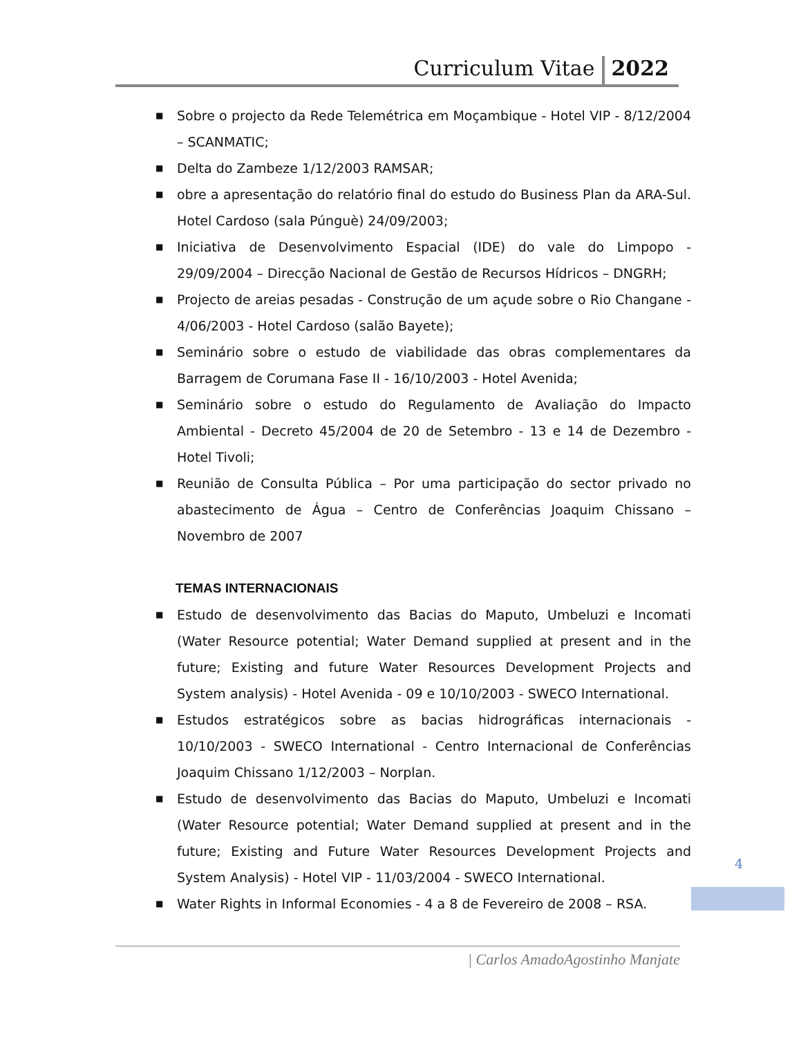Curriculum Vitae 2022
■ Sobre o projecto da Rede Telemétrica em Moçambique - Hotel VIP - 8/12/2004 – SCANMATIC;
■ Delta do Zambeze 1/12/2003 RAMSAR;
■ obre a apresentação do relatório final do estudo do Business Plan da ARA-Sul. Hotel Cardoso (sala Púnguè) 24/09/2003;
■ Iniciativa de Desenvolvimento Espacial (IDE) do vale do Limpopo - 29/09/2004 – Direcção Nacional de Gestão de Recursos Hídricos – DNGRH;
■ Projecto de areias pesadas - Construção de um açude sobre o Rio Changane - 4/06/2003 - Hotel Cardoso (salão Bayete);
■ Seminário sobre o estudo de viabilidade das obras complementares da Barragem de Corumana Fase II - 16/10/2003 - Hotel Avenida;
■ Seminário sobre o estudo do Regulamento de Avaliação do Impacto Ambiental - Decreto 45/2004 de 20 de Setembro - 13 e 14 de Dezembro - Hotel Tivoli;
■ Reunião de Consulta Pública – Por uma participação do sector privado no abastecimento de Água – Centro de Conferências Joaquim Chissano – Novembro de 2007
TEMAS INTERNACIONAIS
■ Estudo de desenvolvimento das Bacias do Maputo, Umbeluzi e Incomati (Water Resource potential; Water Demand supplied at present and in the future; Existing and future Water Resources Development Projects and System analysis) - Hotel Avenida - 09 e 10/10/2003 - SWECO International.
■ Estudos estratégicos sobre as bacias hidrográficas internacionais - 10/10/2003 - SWECO International - Centro Internacional de Conferências Joaquim Chissano 1/12/2003 – Norplan.
■ Estudo de desenvolvimento das Bacias do Maputo, Umbeluzi e Incomati (Water Resource potential; Water Demand supplied at present and in the future; Existing and Future Water Resources Development Projects and System Analysis) - Hotel VIP - 11/03/2004 - SWECO International.
■ Water Rights in Informal Economies - 4 a 8 de Fevereiro de 2008 – RSA.
4
| Carlos AmadoAgostinho Manjate